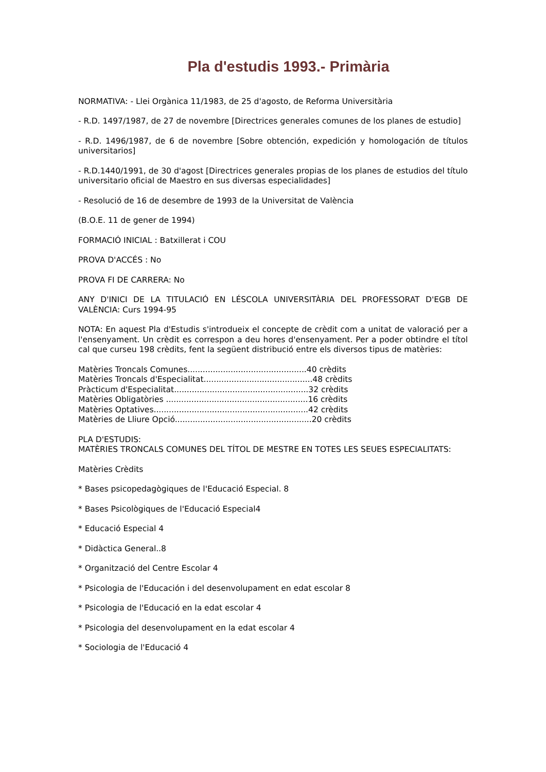Pla d'estudis 1993.- Primària
NORMATIVA: - Llei Orgànica 11/1983, de 25 d'agosto, de Reforma Universitària
- R.D. 1497/1987, de 27 de novembre [Directrices generales comunes de los planes de estudio]
- R.D. 1496/1987, de 6 de novembre [Sobre obtención, expedición y homologación de títulos universitarios]
- R.D.1440/1991, de 30 d'agost [Directrices generales propias de los planes de estudios del título universitario oficial de Maestro en sus diversas especialidades]
- Resolució de 16 de desembre de 1993 de la Universitat de València
(B.O.E. 11 de gener de 1994)
FORMACIÓ INICIAL : Batxillerat i COU
PROVA D'ACCÉS : No
PROVA FI DE CARRERA: No
ANY D'INICI DE LA TITULACIÓ EN LÉSCOLA UNIVERSITÀRIA DEL PROFESSORAT D'EGB DE VALÈNCIA: Curs 1994-95
NOTA: En aquest Pla d'Estudis s'introdueix el concepte de crèdit com a unitat de valoració per a l'ensenyament. Un crèdit es correspon a deu hores d'ensenyament. Per a poder obtindre el títol cal que curseu 198 crèdits, fent la següent distribució entre els diversos tipus de matèries:
Matèries Troncals Comunes...............................................40 crèdits
Matèries Troncals d'Especialitat...........................................48 crèdits
Pràcticum d'Especialitat.....................................................32 crèdits
Matèries Obligatòries ........................................................16 crèdits
Matèries Optatives.............................................................42 crèdits
Matèries de Lliure Opció......................................................20 crèdits
PLA D'ESTUDIS:
MATÈRIES TRONCALS COMUNES DEL TÍTOL DE MESTRE EN TOTES LES SEUES ESPECIALITATS:
Matèries Crèdits
* Bases psicopedagògiques de l'Educació Especial. 8
* Bases Psicològiques de l'Educació Especial4
* Educació Especial 4
* Didàctica General..8
* Organització del Centre Escolar 4
* Psicologia de l'Educación i del desenvolupament en edat escolar 8
* Psicologia de l'Educació en la edat escolar 4
* Psicologia del desenvolupament en la edat escolar 4
* Sociologia de l'Educació 4